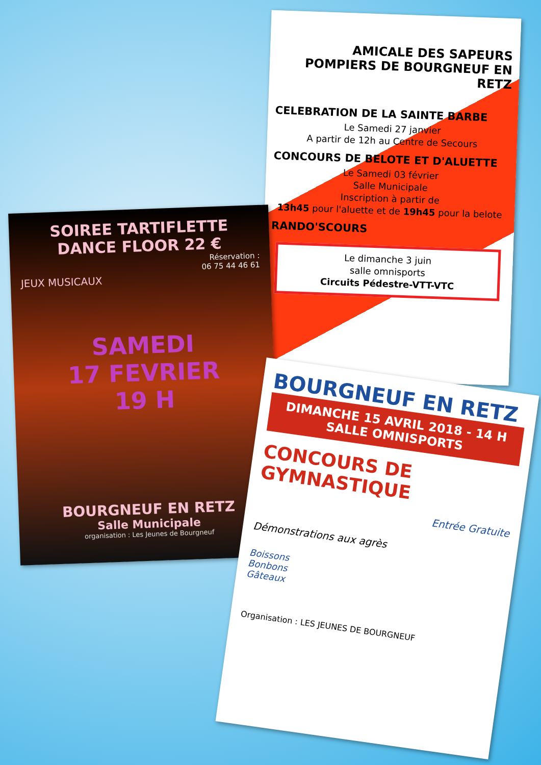AMICALE DES SAPEURS POMPIERS DE BOURGNEUF EN RETZ
CELEBRATION DE LA SAINTE BARBE
Le Samedi 27 janvier
A partir de 12h au Centre de Secours
CONCOURS DE BELOTE ET D'ALUETTE
Le Samedi 03 février
Salle Municipale
Inscription à partir de
13h45 pour l'aluette et de 19h45 pour la belote
RANDO'SCOURS
Le dimanche 3 juin
salle omnisports
Circuits Pédestre-VTT-VTC
SOIREE TARTIFLETTE
DANCE FLOOR 22 €
Réservation :
06 75 44 46 61
JEUX MUSICAUX
SAMEDI
17 FEVRIER
19 H
BOURGNEUF EN RETZ
Salle Municipale
organisation : Les Jeunes de Bourgneuf
BOURGNEUF EN RETZ
DIMANCHE 15 AVRIL 2018 - 14 H
SALLE OMNISPORTS
CONCOURS DE GYMNASTIQUE
Entrée Gratuite
Démonstrations aux agrès
Boissons
Bonbons
Gâteaux
Organisation : LES JEUNES DE BOURGNEUF